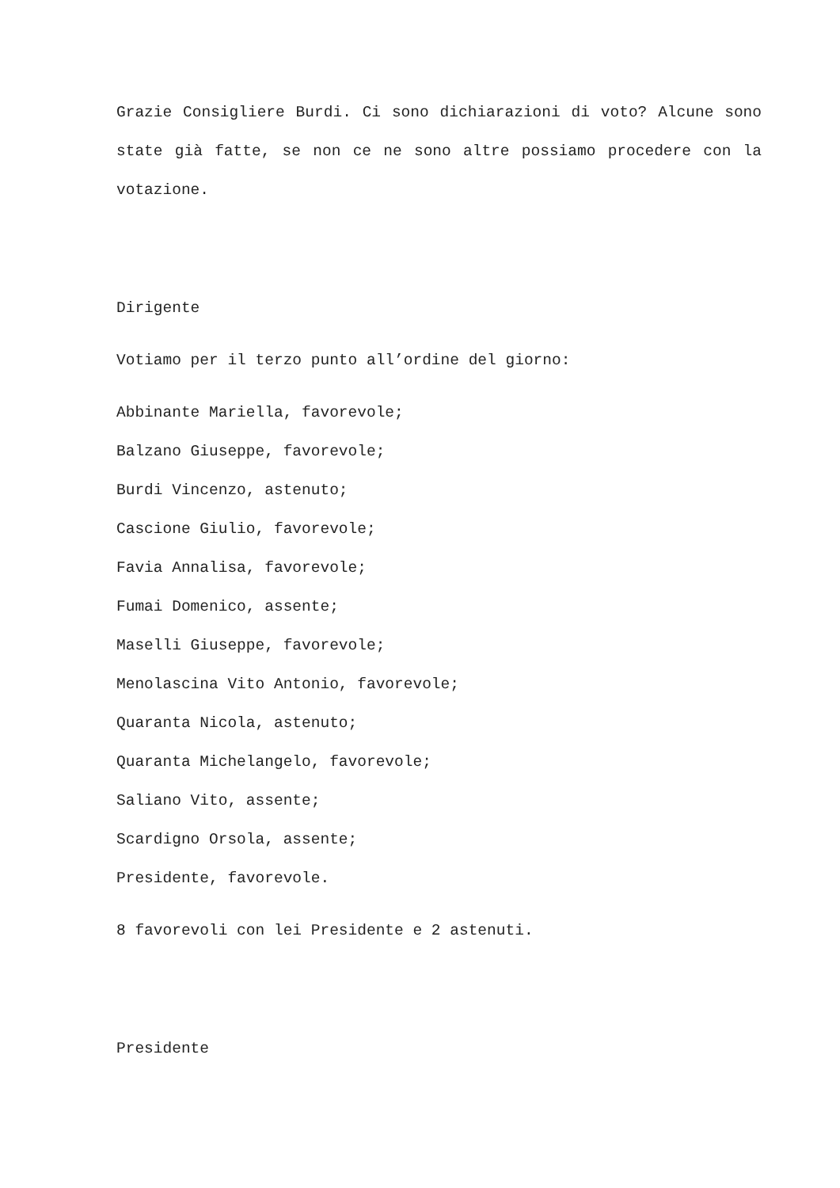Grazie Consigliere Burdi. Ci sono dichiarazioni di voto? Alcune sono state già fatte, se non ce ne sono altre possiamo procedere con la votazione.
Dirigente
Votiamo per il terzo punto all’ordine del giorno:
Abbinante Mariella, favorevole;
Balzano Giuseppe, favorevole;
Burdi Vincenzo, astenuto;
Cascione Giulio, favorevole;
Favia Annalisa, favorevole;
Fumai Domenico, assente;
Maselli Giuseppe, favorevole;
Menolascina Vito Antonio, favorevole;
Quaranta Nicola, astenuto;
Quaranta Michelangelo, favorevole;
Saliano Vito, assente;
Scardigno Orsola, assente;
Presidente, favorevole.
8 favorevoli con lei Presidente e 2 astenuti.
Presidente